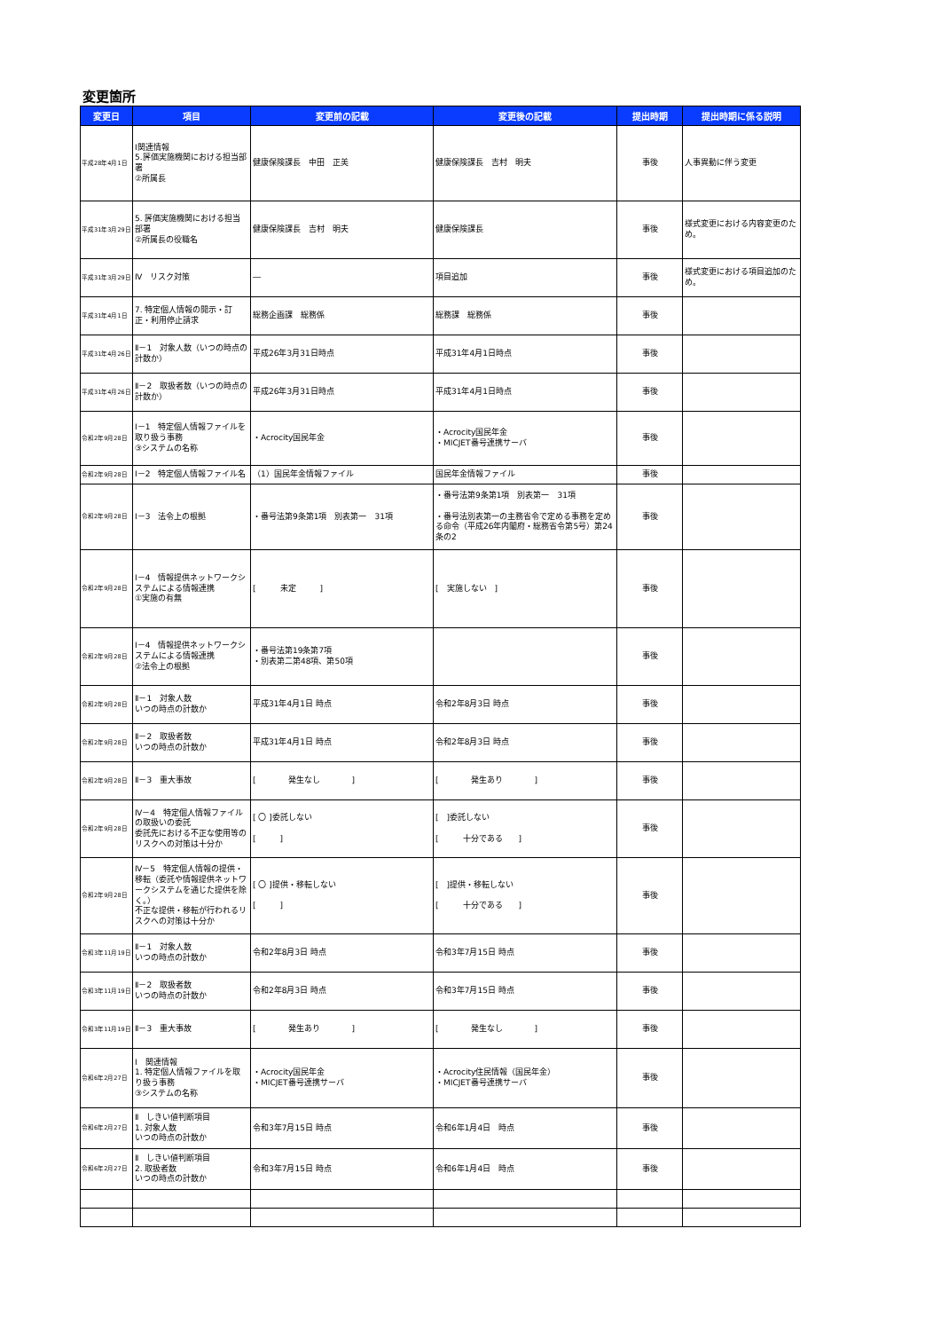変更箇所
| 変更日 | 項目 | 変更前の記載 | 変更後の記載 | 提出時期 | 提出時期に係る説明 |
| --- | --- | --- | --- | --- | --- |
| 平成28年4月1日 | Ⅰ関連情報 5.評価実施機関における担当部署 ②所属長 | 健康保険課長 中田 正美 | 健康保険課長 吉村 明夫 | 事後 | 人事異動に伴う変更 |
| 平成31年3月29日 | 5. 評価実施機関における担当部署 ②所属長の役職名 | 健康保険課長 吉村 明夫 | 健康保険課長 | 事後 | 様式変更における内容変更のため。 |
| 平成31年3月29日 | Ⅳ リスク対策 | ― | 項目追加 | 事後 | 様式変更における項目追加のため。 |
| 平成31年4月1日 | 7. 特定個人情報の開示・訂正・利用停止請求 | 総務企画課 総務係 | 総務課 総務係 | 事後 | |
| 平成31年4月26日 | Ⅱ－1 対象人数（いつの時点の計数か） | 平成26年3月31日時点 | 平成31年4月1日時点 | 事後 | |
| 平成31年4月26日 | Ⅱ－2 取扱者数（いつの時点の計数か） | 平成26年3月31日時点 | 平成31年4月1日時点 | 事後 | |
| 令和2年9月28日 | I－1 特定個人情報ファイルを取り扱う事務 ③システムの名称 | ・Acrocity国民年金 | ・Acrocity国民年金 ・MICJET番号連携サーバ | 事後 | |
| 令和2年9月28日 | I－2 特定個人情報ファイル名 | （1）国民年金情報ファイル | 国民年金情報ファイル | 事後 | |
| 令和2年9月28日 | Ⅰ－3 法令上の根拠 | ・番号法第9条第1項 別表第一 31項 | ・番号法第9条第1項 別表第一 31項 ・番号法別表第一の主務省令で定める事務を定める命令（平成26年内閣府・総務省令第5号）第24条の2 | 事後 | |
| 令和2年9月28日 | I－4 情報提供ネットワークシステムによる情報連携 ①実施の有無 | [ 未定 ] | [ 実施しない ] | 事後 | |
| 令和2年9月28日 | I－4 情報提供ネットワークシステムによる情報連携 ②法令上の根拠 | ・番号法第19条第7項 ・別表第二第48項、第50項 | | 事後 | |
| 令和2年9月28日 | Ⅱ－1 対象人数 いつの時点の計数か | 平成31年4月1日 時点 | 令和2年8月3日 時点 | 事後 | |
| 令和2年9月28日 | Ⅱ－2 取扱者数 いつの時点の計数か | 平成31年4月1日 時点 | 令和2年8月3日 時点 | 事後 | |
| 令和2年9月28日 | Ⅱ－3 重大事故 | [ 発生なし ] | [ 発生あり ] | 事後 | |
| 令和2年9月28日 | Ⅳ－4 特定個人情報ファイルの取扱いの委託 委託先における不正な使用等のリスクへの対策は十分か | [ 〇 ]委託しない [ ] | [ ]委託しない [ 十分である ] | 事後 | |
| 令和2年9月28日 | Ⅳ－5 特定個人情報の提供・移転（委託や情報提供ネットワークシステムを通じた提供を除く。） 不正な提供・移転が行われるリスクへの対策は十分か | [ 〇 ]提供・移転しない [ ] | [ ]提供・移転しない [ 十分である ] | 事後 | |
| 令和3年11月19日 | Ⅱ－1 対象人数 いつの時点の計数か | 令和2年8月3日 時点 | 令和3年7月15日 時点 | 事後 | |
| 令和3年11月19日 | Ⅱ－2 取扱者数 いつの時点の計数か | 令和2年8月3日 時点 | 令和3年7月15日 時点 | 事後 | |
| 令和3年11月19日 | Ⅱ－3 重大事故 | [ 発生あり ] | [ 発生なし ] | 事後 | |
| 令和6年2月27日 | I 関連情報 1. 特定個人情報ファイルを取り扱う事務 ③システムの名称 | ・Acrocity国民年金 ・MICJET番号連携サーバ | ・Acrocity住民情報（国民年金） ・MICJET番号連携サーバ | 事後 | |
| 令和6年2月27日 | Ⅱ しきい値判断項目 1. 対象人数 いつの時点の計数か | 令和3年7月15日 時点 | 令和6年1月4日 時点 | 事後 | |
| 令和6年2月27日 | Ⅱ しきい値判断項目 2. 取扱者数 いつの時点の計数か | 令和3年7月15日 時点 | 令和6年1月4日 時点 | 事後 | |